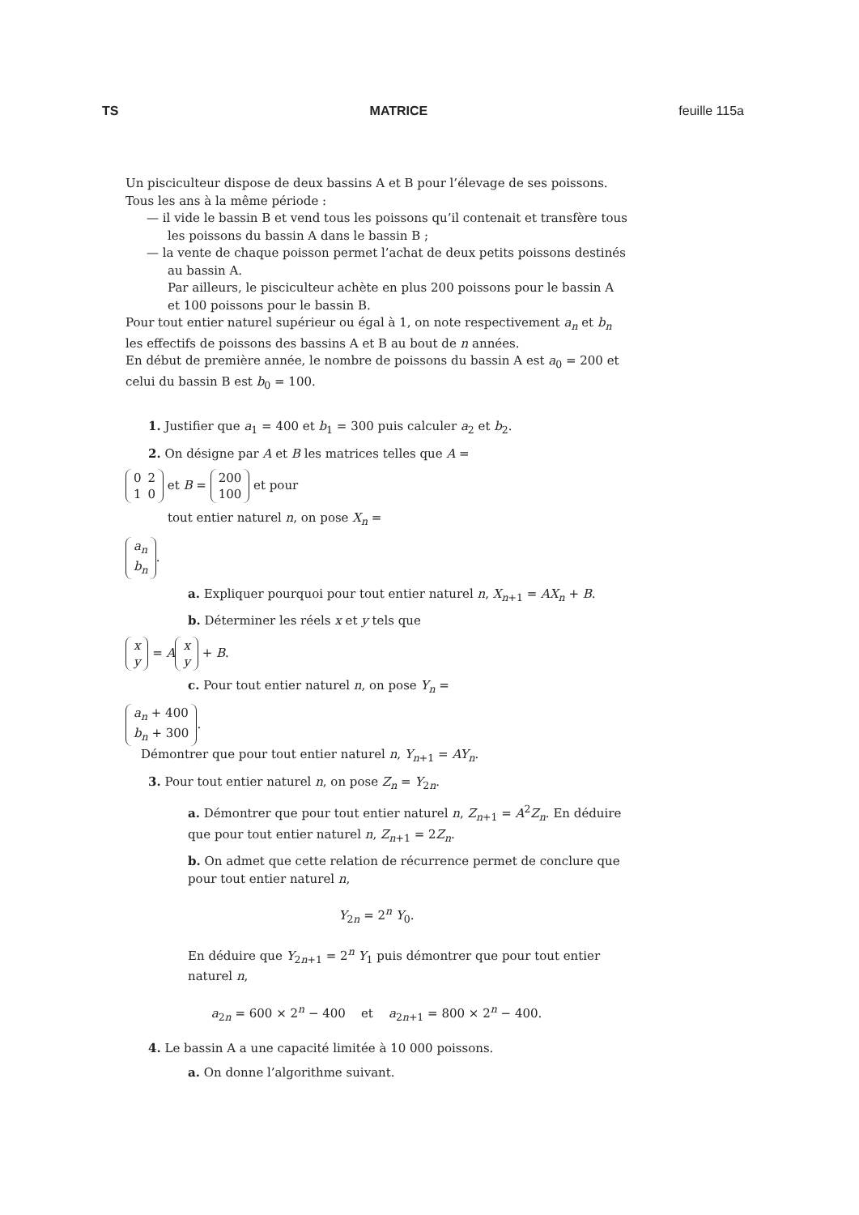TS MATRICE feuille 115a
Un pisciculteur dispose de deux bassins A et B pour l’élevage de ses poissons. Tous les ans à la même période :
— il vide le bassin B et vend tous les poissons qu’il contenait et transfère tous les poissons du bassin A dans le bassin B ;
— la vente de chaque poisson permet l’achat de deux petits poissons destinés au bassin A.
Par ailleurs, le pisciculteur achète en plus 200 poissons pour le bassin A et 100 poissons pour le bassin B.
Pour tout entier naturel supérieur ou égal à 1, on note respectivement a<sub>n</sub> et b<sub>n</sub> les effectifs de poissons des bassins A et B au bout de n années.
En début de première année, le nombre de poissons du bassin A est a<sub>0</sub> = 200 et celui du bassin B est b<sub>0</sub> = 100.
1. Justifier que a<sub>1</sub> = 400 et b<sub>1</sub> = 300 puis calculer a<sub>2</sub> et b<sub>2</sub>.
2. On désigne par A et B les matrices telles que A =
| 0 | 2 |
| 1 | 0 |
et B =
| 200 |
| 100 |
et pour
tout entier naturel n, on pose X<sub>n</sub> =
| a<sub>n</sub> |
| b<sub>n</sub> |
.
a. Expliquer pourquoi pour tout entier naturel n, X<sub>n+1</sub> = AX<sub>n</sub> + B.
b. Déterminer les réels x et y tels que
| x |
| y |
= A
| x |
| y |
+ B.
c. Pour tout entier naturel n, on pose Y<sub>n</sub> =
| a<sub>n</sub> + 400 |
| b<sub>n</sub> + 300 |
.
Démontrer que pour tout entier naturel n, Y<sub>n+1</sub> = AY<sub>n</sub>.
3. Pour tout entier naturel n, on pose Z<sub>n</sub> = Y<sub>2n</sub>.
a. Démontrer que pour tout entier naturel n, Z<sub>n+1</sub> = A<sup>2</sup>Z<sub>n</sub>. En déduire que pour tout entier naturel n, Z<sub>n+1</sub> = 2Z<sub>n</sub>.
b. On admet que cette relation de récurrence permet de conclure que pour tout entier naturel n,
Y<sub>2n</sub> = 2<sup>n</sup> Y<sub>0</sub>.
En déduire que Y<sub>2n+1</sub> = 2<sup>n</sup> Y<sub>1</sub> puis démontrer que pour tout entier naturel n,
a<sub>2n</sub> = 600 × 2<sup>n</sup> − 400 et a<sub>2n+1</sub> = 800 × 2<sup>n</sup> − 400.
4. Le bassin A a une capacité limitée à 10 000 poissons.
a. On donne l’algorithme suivant.